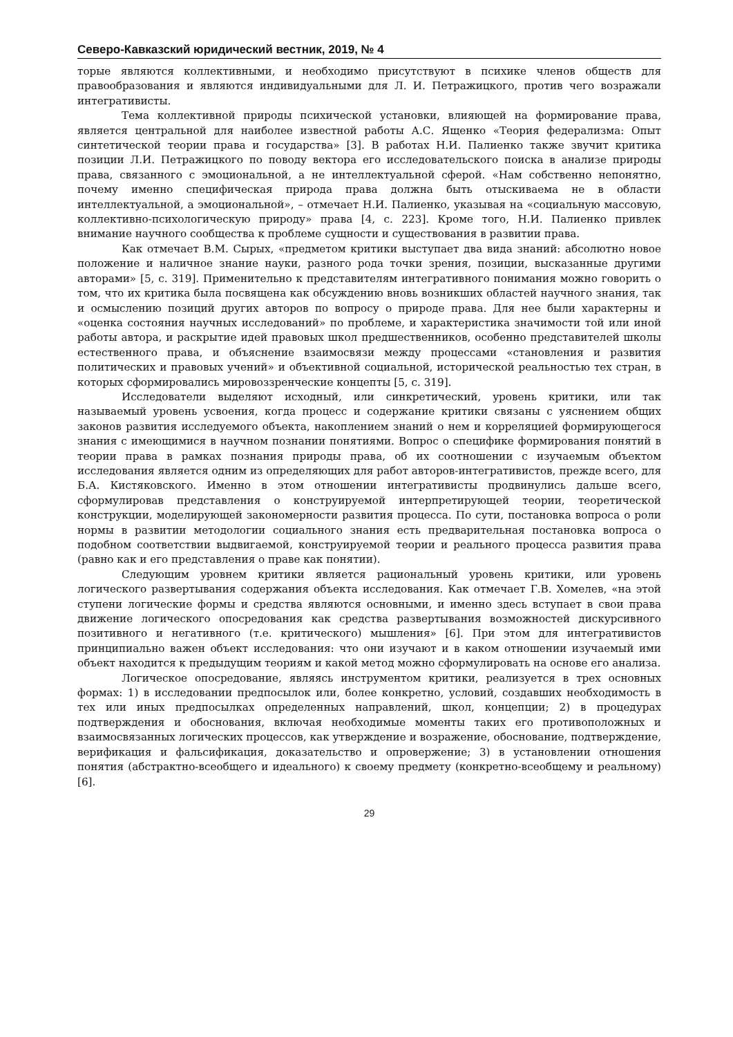Северо-Кавказский юридический вестник, 2019, № 4
торые являются коллективными, и необходимо присутствуют в психике членов обществ для правообразования и являются индивидуальными для Л. И. Петражицкого, против чего возражали интегративисты.
Тема коллективной природы психической установки, влияющей на формирование права, является центральной для наиболее известной работы А.С. Ященко «Теория федерализма: Опыт синтетической теории права и государства» [3]. В работах Н.И. Палиенко также звучит критика позиции Л.И. Петражицкого по поводу вектора его исследовательского поиска в анализе природы права, связанного с эмоциональной, а не интеллектуальной сферой. «Нам собственно непонятно, почему именно специфическая природа права должна быть отыскиваема не в области интеллектуальной, а эмоциональной», – отмечает Н.И. Палиенко, указывая на «социальную массовую, коллективно-психологическую природу» права [4, с. 223]. Кроме того, Н.И. Палиенко привлек внимание научного сообщества к проблеме сущности и существования в развитии права.
Как отмечает В.М. Сырых, «предметом критики выступает два вида знаний: абсолютно новое положение и наличное знание науки, разного рода точки зрения, позиции, высказанные другими авторами» [5, с. 319]. Применительно к представителям интегративного понимания можно говорить о том, что их критика была посвящена как обсуждению вновь возникших областей научного знания, так и осмыслению позиций других авторов по вопросу о природе права. Для нее были характерны и «оценка состояния научных исследований» по проблеме, и характеристика значимости той или иной работы автора, и раскрытие идей правовых школ предшественников, особенно представителей школы естественного права, и объяснение взаимосвязи между процессами «становления и развития политических и правовых учений» и объективной социальной, исторической реальностью тех стран, в которых сформировались мировоззренческие концепты [5, с. 319].
Исследователи выделяют исходный, или синкретический, уровень критики, или так называемый уровень усвоения, когда процесс и содержание критики связаны с уяснением общих законов развития исследуемого объекта, накоплением знаний о нем и корреляцией формирующегося знания с имеющимися в научном познании понятиями. Вопрос о специфике формирования понятий в теории права в рамках познания природы права, об их соотношении с изучаемым объектом исследования является одним из определяющих для работ авторов-интегративистов, прежде всего, для Б.А. Кистяковского. Именно в этом отношении интегративисты продвинулись дальше всего, сформулировав представления о конструируемой интерпретирующей теории, теоретической конструкции, моделирующей закономерности развития процесса. По сути, постановка вопроса о роли нормы в развитии методологии социального знания есть предварительная постановка вопроса о подобном соответствии выдвигаемой, конструируемой теории и реального процесса развития права (равно как и его представления о праве как понятии).
Следующим уровнем критики является рациональный уровень критики, или уровень логического развертывания содержания объекта исследования. Как отмечает Г.В. Хомелев, «на этой ступени логические формы и средства являются основными, и именно здесь вступает в свои права движение логического опосредования как средства развертывания возможностей дискурсивного позитивного и негативного (т.е. критического) мышления» [6]. При этом для интегративистов принципиально важен объект исследования: что они изучают и в каком отношении изучаемый ими объект находится к предыдущим теориям и какой метод можно сформулировать на основе его анализа.
Логическое опосредование, являясь инструментом критики, реализуется в трех основных формах: 1) в исследовании предпосылок или, более конкретно, условий, создавших необходимость в тех или иных предпосылках определенных направлений, школ, концепции; 2) в процедурах подтверждения и обоснования, включая необходимые моменты таких его противоположных и взаимосвязанных логических процессов, как утверждение и возражение, обоснование, подтверждение, верификация и фальсификация, доказательство и опровержение; 3) в установлении отношения понятия (абстрактно-всеобщего и идеального) к своему предмету (конкретно-всеобщему и реальному) [6].
29